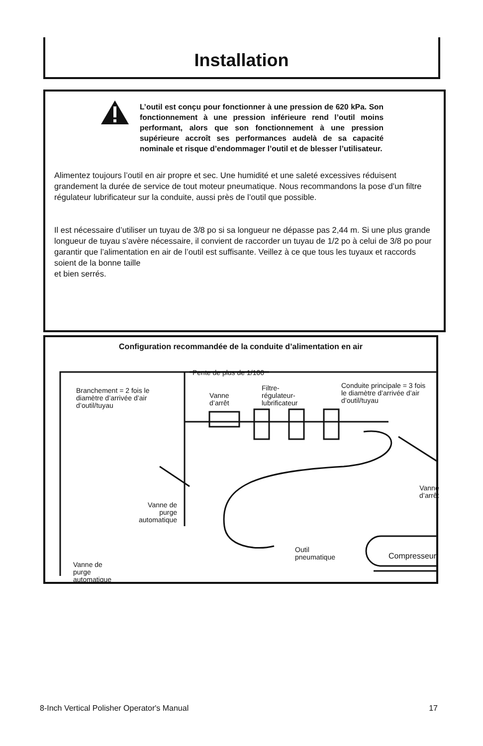Installation
L’outil est conçu pour fonctionner à une pression de 620 kPa. Son fonctionnement à une pression inférieure rend l’outil moins performant, alors que son fonctionnement à une pression supérieure accroît ses performances audelà de sa capacité nominale et risque d’endommager l’outil et de blesser l’utilisateur.
Alimentez toujours l’outil en air propre et sec. Une humidité et une saleté excessives réduisent grandement la durée de service de tout moteur pneumatique. Nous recommandons la pose d’un filtre régulateur lubrificateur sur la conduite, aussi près de l’outil que possible.
Il est nécessaire d’utiliser un tuyau de 3/8 po si sa longueur ne dépasse pas 2,44 m. Si une plus grande longueur de tuyau s’avère nécessaire, il convient de raccorder un tuyau de 1/2 po à celui de 3/8 po pour garantir que l’alimentation en air de l’outil est suffisante. Veillez à ce que tous les tuyaux et raccords soient de la bonne taille
et bien serrés.
Configuration recommandée de la conduite d’alimentation en air
Pente de plus de 1/100
Branchement = 2 fois le
diamètre d’arrivée d’air
d’outil/tuyau
Vanne
d’arrêt
Filtre-
régulateur-
lubrificateur
Conduite principale = 3 fois
le diamètre d’arrivée d’air
d’outil/tuyau
Vanne
d’arrêt
Vanne de
purge
automatique
Outil
pneumatique
Compresseur
Vanne de
purge
automatique
8-Inch Vertical Polisher Operator's Manual 17